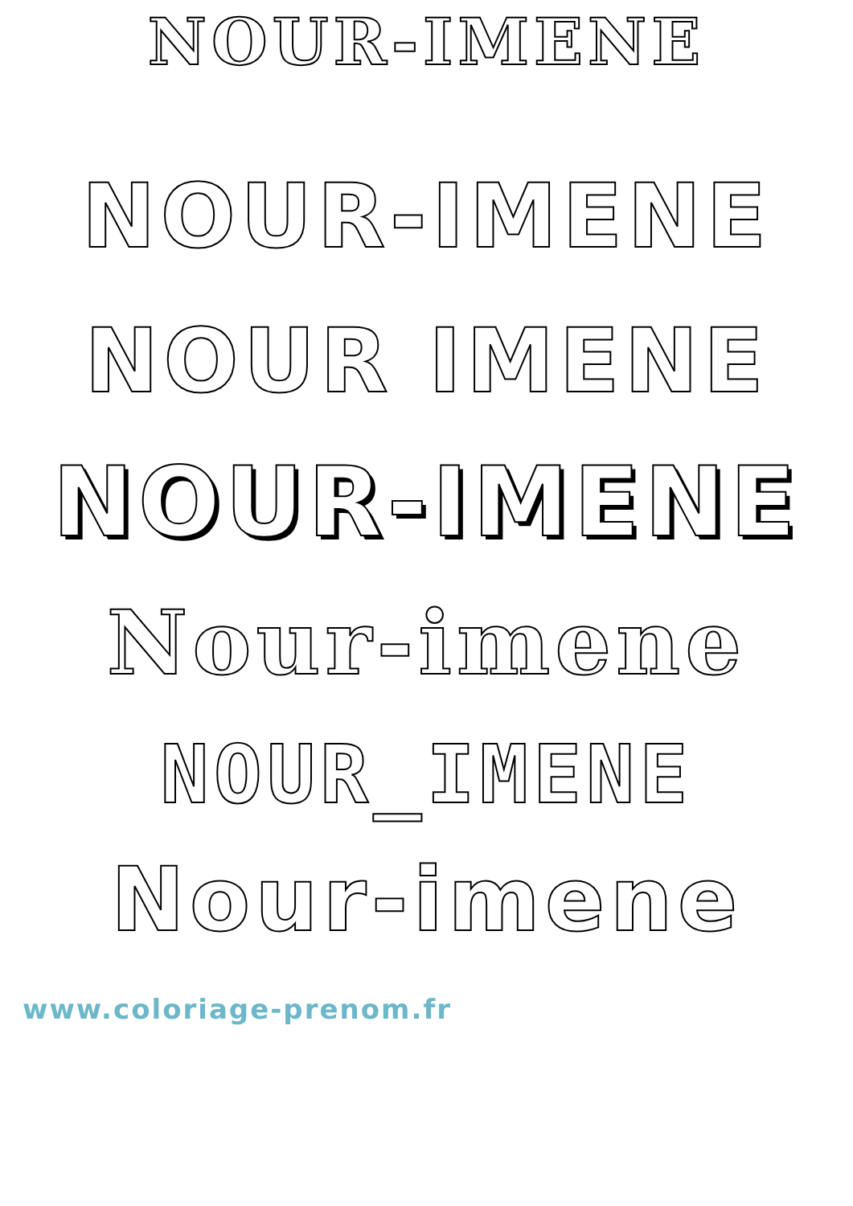NOUR-IMENE
NOUR-IMENE
NOUR IMENE
NOUR-IMENE
Nour-imene
NOUR_IMENE
Nour-imene
www.coloriage-prenom.fr